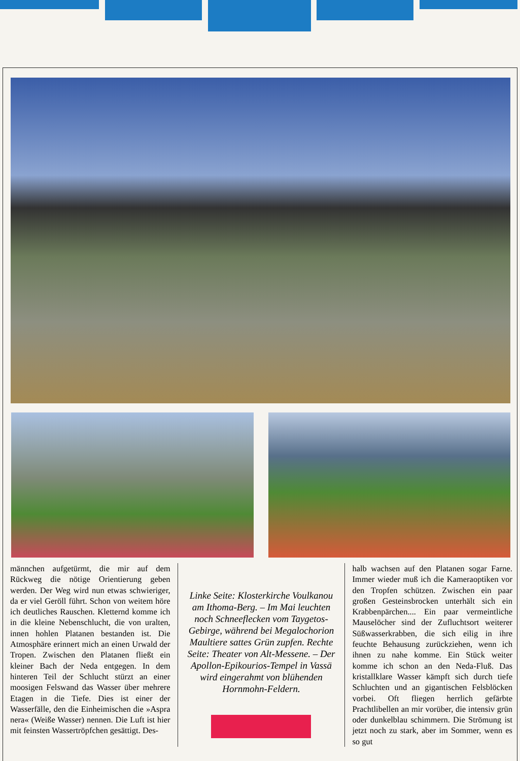männchen aufgetürmt, die mir auf dem Rückweg die nötige Orientierung geben werden. Der Weg wird nun etwas schwieriger, da er viel Geröll führt. Schon von weitem höre ich deutliches Rauschen. Kletternd komme ich in die kleine Nebenschlucht, die von uralten, innen hohlen Platanen bestanden ist. Die Atmosphäre erinnert mich an einen Urwald der Tropen. Zwischen den Platanen fließt ein kleiner Bach der Neda entgegen. In dem hinteren Teil der Schlucht stürzt an einer moosigen Felswand das Wasser über mehrere Etagen in die Tiefe. Dies ist einer der Wasserfälle, den die Einheimischen die »Aspra nera« (Weiße Wasser) nennen. Die Luft ist hier mit feinsten Wassertröpfchen gesättigt. Des-
Linke Seite: Klosterkirche Voulkanou am Ithoma-Berg. – Im Mai leuchten noch Schneeflecken vom Taygetos-Gebirge, während bei Megalochorion Maultiere sattes Grün zupfen. Rechte Seite: Theater von Alt-Messene. – Der Apollon-Epikourios-Tempel in Vassä wird eingerahmt von blühenden Hornmohn-Feldern.
halb wachsen auf den Platanen sogar Farne. Immer wieder muß ich die Kameraoptiken vor den Tropfen schützen. Zwischen ein paar großen Gesteinsbrocken unterhält sich ein Krabbenpärchen.... Ein paar vermeintliche Mauselöcher sind der Zufluchtsort weiterer Süßwasserkrabben, die sich eilig in ihre feuchte Behausung zurückziehen, wenn ich ihnen zu nahe komme. Ein Stück weiter komme ich schon an den Neda-Fluß. Das kristallklare Wasser kämpft sich durch tiefe Schluchten und an gigantischen Felsblöcken vorbei. Oft fliegen herrlich gefärbte Prachtlibellen an mir vorüber, die intensiv grün oder dunkelblau schimmern. Die Strömung ist jetzt noch zu stark, aber im Sommer, wenn es so gut